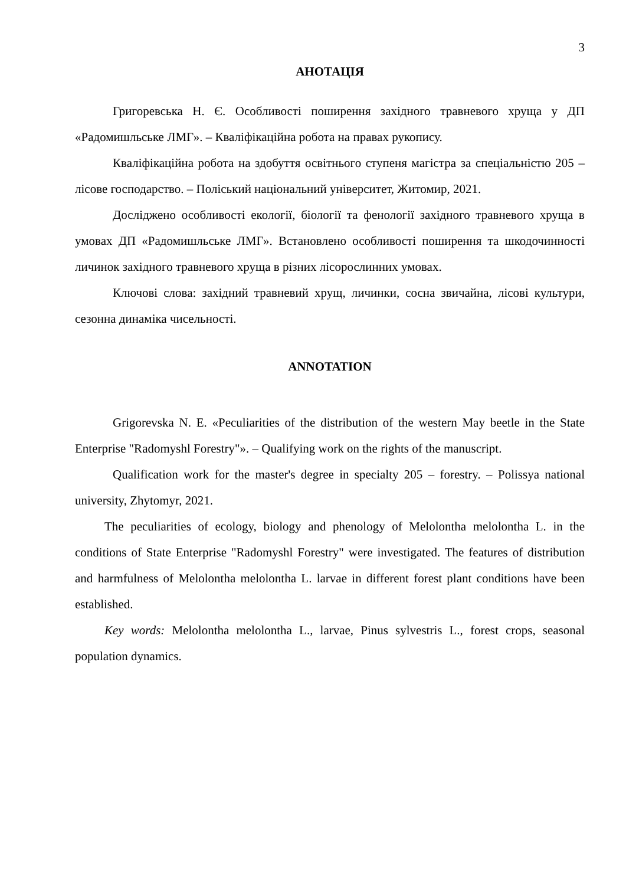3
АНОТАЦІЯ
Григоревська Н. Є. Особливості поширення західного травневого хруща у ДП «Радомишльське ЛМГ». – Кваліфікаційна робота на правах рукопису.
Кваліфікаційна робота на здобуття освітнього ступеня магістра за спеціальністю 205 – лісове господарство. – Поліський національний університет, Житомир, 2021.
Досліджено особливості екології, біології та фенології західного травневого хруща в умовах ДП «Радомишльське ЛМГ». Встановлено особливості поширення та шкодочинності личинок західного травневого хруща в різних лісорослинних умовах.
Ключові слова: західний травневий хрущ, личинки, сосна звичайна, лісові культури, сезонна динаміка чисельності.
ANNOTATION
Grigorevska N. E. «Peculiarities of the distribution of the western May beetle in the State Enterprise "Radomyshl Forestry"». – Qualifying work on the rights of the manuscript.
Qualification work for the master's degree in specialty 205 – forestry. – Polissya national university, Zhytomyr, 2021.
The peculiarities of ecology, biology and phenology of Melolontha melolontha L. in the conditions of State Enterprise "Radomyshl Forestry" were investigated. The features of distribution and harmfulness of Melolontha melolontha L. larvae in different forest plant conditions have been established.
Key words: Melolontha melolontha L., larvae, Pinus sylvestris L., forest crops, seasonal population dynamics.